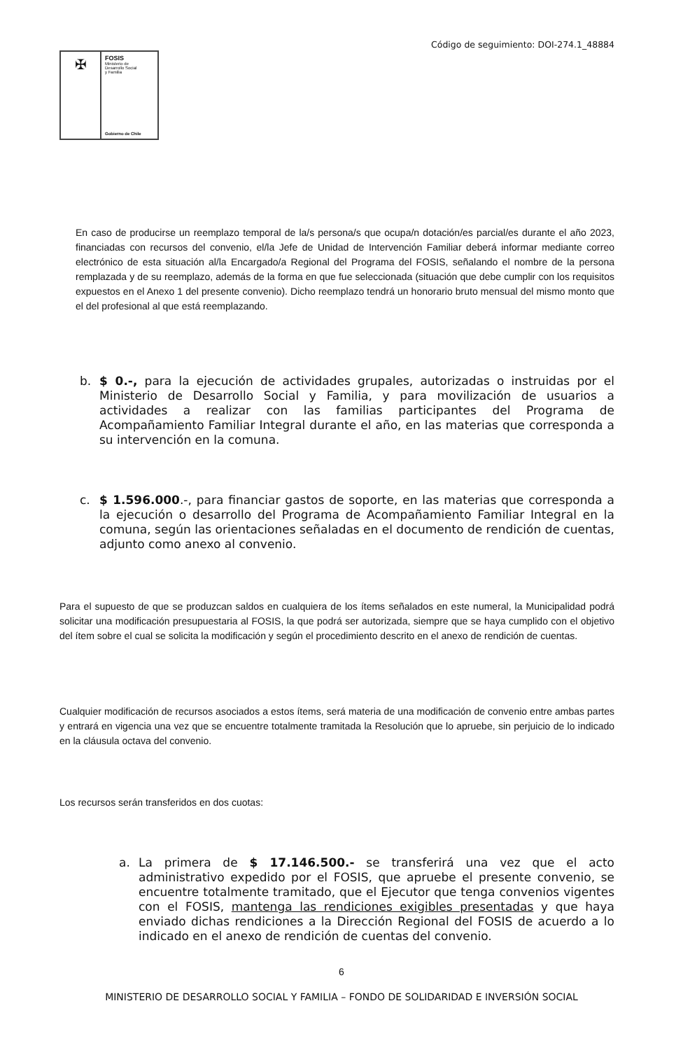Código de seguimiento: DOI-274.1_48884
✠
FOSIS
Ministerio de
Desarrollo Social
y Familia
Gobierno de Chile
En caso de producirse un reemplazo temporal de la/s persona/s que ocupa/n dotación/es parcial/es durante el año 2023, financiadas con recursos del convenio, el/la Jefe de Unidad de Intervención Familiar deberá informar mediante correo electrónico de esta situación al/la Encargado/a Regional del Programa del FOSIS, señalando el nombre de la persona remplazada y de su reemplazo, además de la forma en que fue seleccionada (situación que debe cumplir con los requisitos expuestos en el Anexo 1 del presente convenio). Dicho reemplazo tendrá un honorario bruto mensual del mismo monto que el del profesional al que está reemplazando.
b. $ 0.-, para la ejecución de actividades grupales, autorizadas o instruidas por el Ministerio de Desarrollo Social y Familia, y para movilización de usuarios a actividades a realizar con las familias participantes del Programa de Acompañamiento Familiar Integral durante el año, en las materias que corresponda a su intervención en la comuna.
c. $ 1.596.000.-, para financiar gastos de soporte, en las materias que corresponda a la ejecución o desarrollo del Programa de Acompañamiento Familiar Integral en la comuna, según las orientaciones señaladas en el documento de rendición de cuentas, adjunto como anexo al convenio.
Para el supuesto de que se produzcan saldos en cualquiera de los ítems señalados en este numeral, la Municipalidad podrá solicitar una modificación presupuestaria al FOSIS, la que podrá ser autorizada, siempre que se haya cumplido con el objetivo del ítem sobre el cual se solicita la modificación y según el procedimiento descrito en el anexo de rendición de cuentas.
Cualquier modificación de recursos asociados a estos ítems, será materia de una modificación de convenio entre ambas partes y entrará en vigencia una vez que se encuentre totalmente tramitada la Resolución que lo apruebe, sin perjuicio de lo indicado en la cláusula octava del convenio.
Los recursos serán transferidos en dos cuotas:
a. La primera de $ 17.146.500.- se transferirá una vez que el acto administrativo expedido por el FOSIS, que apruebe el presente convenio, se encuentre totalmente tramitado, que el Ejecutor que tenga convenios vigentes con el FOSIS, mantenga las rendiciones exigibles presentadas y que haya enviado dichas rendiciones a la Dirección Regional del FOSIS de acuerdo a lo indicado en el anexo de rendición de cuentas del convenio.
6
MINISTERIO DE DESARROLLO SOCIAL Y FAMILIA – FONDO DE SOLIDARIDAD E INVERSIÓN SOCIAL